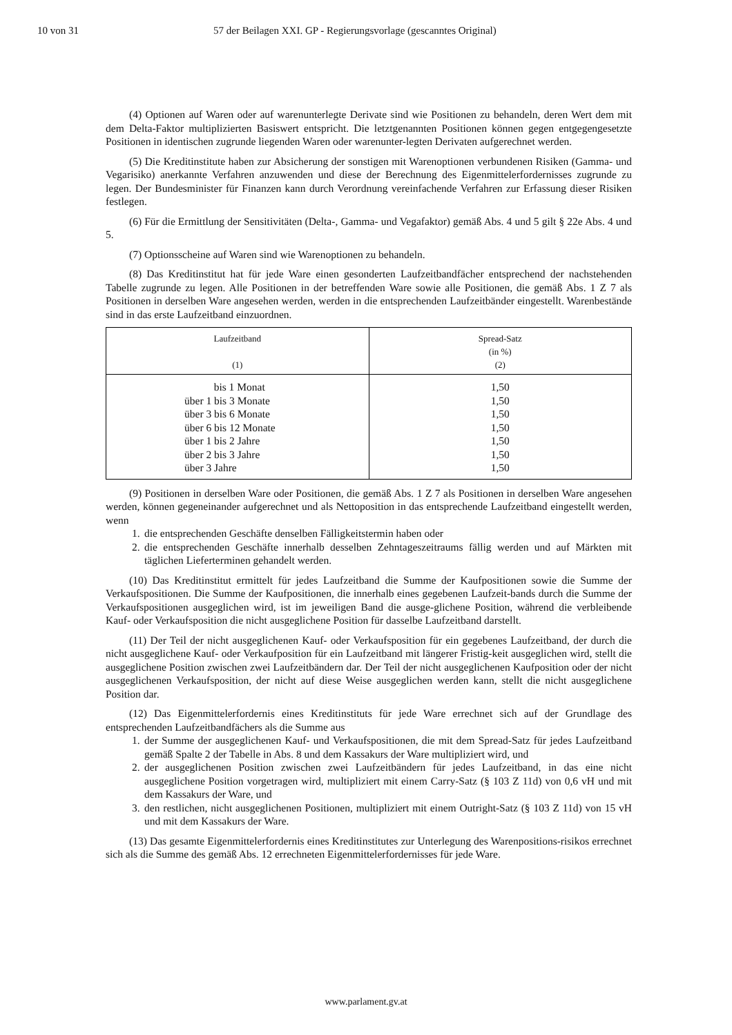10 von 31 57 der Beilagen XXI. GP - Regierungsvorlage (gescanntes Original)
(4) Optionen auf Waren oder auf warenunterlegte Derivate sind wie Positionen zu behandeln, deren Wert dem mit dem Delta-Faktor multiplizierten Basiswert entspricht. Die letztgenannten Positionen können gegen entgegengesetzte Positionen in identischen zugrunde liegenden Waren oder warenunter-legten Derivaten aufgerechnet werden.
(5) Die Kreditinstitute haben zur Absicherung der sonstigen mit Warenoptionen verbundenen Risiken (Gamma- und Vegarisiko) anerkannte Verfahren anzuwenden und diese der Berechnung des Eigenmittelerfordernisses zugrunde zu legen. Der Bundesminister für Finanzen kann durch Verordnung vereinfachende Verfahren zur Erfassung dieser Risiken festlegen.
(6) Für die Ermittlung der Sensitivitäten (Delta-, Gamma- und Vegafaktor) gemäß Abs. 4 und 5 gilt § 22e Abs. 4 und 5.
(7) Optionsscheine auf Waren sind wie Warenoptionen zu behandeln.
(8) Das Kreditinstitut hat für jede Ware einen gesonderten Laufzeitbandfächer entsprechend der nachstehenden Tabelle zugrunde zu legen. Alle Positionen in der betreffenden Ware sowie alle Positionen, die gemäß Abs. 1 Z 7 als Positionen in derselben Ware angesehen werden, werden in die entsprechenden Laufzeitbänder eingestellt. Warenbestände sind in das erste Laufzeitband einzuordnen.
| Laufzeitband (1) | Spread-Satz (in %) (2) |
| --- | --- |
| bis 1 Monat über 1 bis 3 Monate über 3 bis 6 Monate über 6 bis 12 Monate über 1 bis 2 Jahre über 2 bis 3 Jahre über 3 Jahre | 1,50 1,50 1,50 1,50 1,50 1,50 1,50 |
(9) Positionen in derselben Ware oder Positionen, die gemäß Abs. 1 Z 7 als Positionen in derselben Ware angesehen werden, können gegeneinander aufgerechnet und als Nettoposition in das entsprechende Laufzeitband eingestellt werden, wenn
1. die entsprechenden Geschäfte denselben Fälligkeitstermin haben oder
2. die entsprechenden Geschäfte innerhalb desselben Zehntageszeitraums fällig werden und auf Märkten mit täglichen Lieferterminen gehandelt werden.
(10) Das Kreditinstitut ermittelt für jedes Laufzeitband die Summe der Kaufpositionen sowie die Summe der Verkaufspositionen. Die Summe der Kaufpositionen, die innerhalb eines gegebenen Laufzeit-bands durch die Summe der Verkaufspositionen ausgeglichen wird, ist im jeweiligen Band die ausge-glichene Position, während die verbleibende Kauf- oder Verkaufsposition die nicht ausgeglichene Position für dasselbe Laufzeitband darstellt.
(11) Der Teil der nicht ausgeglichenen Kauf- oder Verkaufsposition für ein gegebenes Laufzeitband, der durch die nicht ausgeglichene Kauf- oder Verkaufposition für ein Laufzeitband mit längerer Fristig-keit ausgeglichen wird, stellt die ausgeglichene Position zwischen zwei Laufzeitbändern dar. Der Teil der nicht ausgeglichenen Kaufposition oder der nicht ausgeglichenen Verkaufsposition, der nicht auf diese Weise ausgeglichen werden kann, stellt die nicht ausgeglichene Position dar.
(12) Das Eigenmittelerfordernis eines Kreditinstituts für jede Ware errechnet sich auf der Grundlage des entsprechenden Laufzeitbandfächers als die Summe aus
1. der Summe der ausgeglichenen Kauf- und Verkaufspositionen, die mit dem Spread-Satz für jedes Laufzeitband gemäß Spalte 2 der Tabelle in Abs. 8 und dem Kassakurs der Ware multipliziert wird, und
2. der ausgeglichenen Position zwischen zwei Laufzeitbändern für jedes Laufzeitband, in das eine nicht ausgeglichene Position vorgetragen wird, multipliziert mit einem Carry-Satz (§ 103 Z 11d) von 0,6 vH und mit dem Kassakurs der Ware, und
3. den restlichen, nicht ausgeglichenen Positionen, multipliziert mit einem Outright-Satz (§ 103 Z 11d) von 15 vH und mit dem Kassakurs der Ware.
(13) Das gesamte Eigenmittelerfordernis eines Kreditinstitutes zur Unterlegung des Warenpositions-risikos errechnet sich als die Summe des gemäß Abs. 12 errechneten Eigenmittelerfordernisses für jede Ware.
www.parlament.gv.at